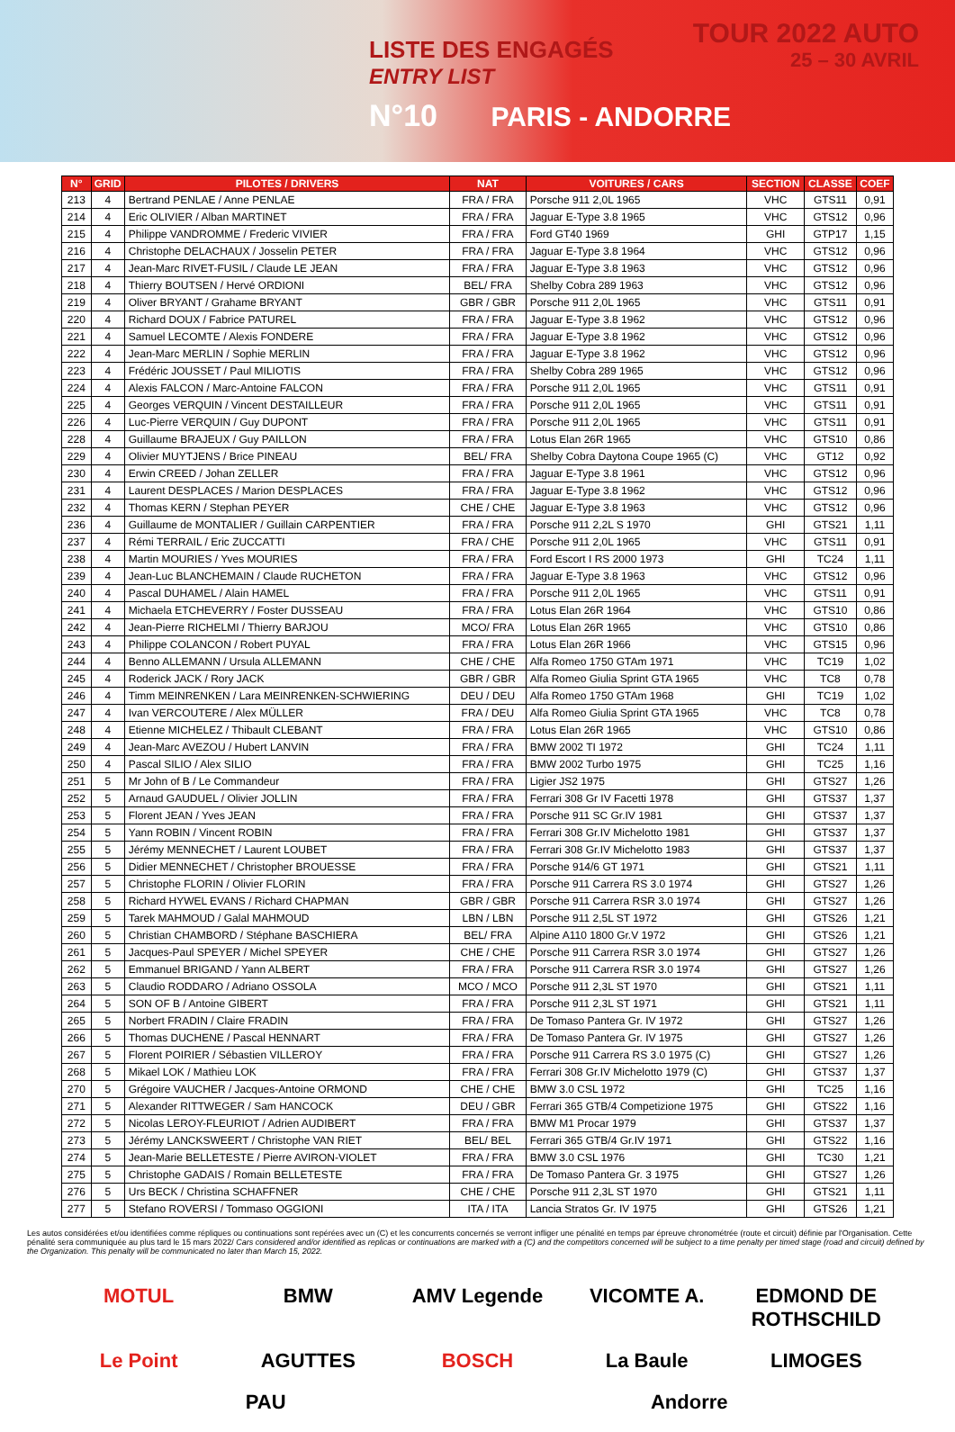LISTE DES ENGAGÉS
ENTRY LIST
N°10 PARIS - ANDORRE
TOUR 2022 AUTO
25 – 30 AVRIL
| N° | GRID | PILOTES / DRIVERS | NAT | VOITURES / CARS | SECTION | CLASSE | COEF |
| --- | --- | --- | --- | --- | --- | --- | --- |
| 213 | 4 | Bertrand PENLAE / Anne PENLAE | FRA / FRA | Porsche 911 2,0L 1965 | VHC | GTS11 | 0,91 |
| 214 | 4 | Eric OLIVIER / Alban MARTINET | FRA / FRA | Jaguar E-Type 3.8 1965 | VHC | GTS12 | 0,96 |
| 215 | 4 | Philippe VANDROMME / Frederic VIVIER | FRA / FRA | Ford GT40 1969 | GHI | GTP17 | 1,15 |
| 216 | 4 | Christophe DELACHAUX / Josselin PETER | FRA / FRA | Jaguar E-Type 3.8 1964 | VHC | GTS12 | 0,96 |
| 217 | 4 | Jean-Marc RIVET-FUSIL / Claude LE JEAN | FRA / FRA | Jaguar E-Type 3.8 1963 | VHC | GTS12 | 0,96 |
| 218 | 4 | Thierry BOUTSEN / Hervé ORDIONI | BEL/ FRA | Shelby Cobra 289 1963 | VHC | GTS12 | 0,96 |
| 219 | 4 | Oliver BRYANT / Grahame BRYANT | GBR / GBR | Porsche 911 2,0L 1965 | VHC | GTS11 | 0,91 |
| 220 | 4 | Richard DOUX / Fabrice PATUREL | FRA / FRA | Jaguar E-Type 3.8 1962 | VHC | GTS12 | 0,96 |
| 221 | 4 | Samuel LECOMTE / Alexis FONDERE | FRA / FRA | Jaguar E-Type 3.8 1962 | VHC | GTS12 | 0,96 |
| 222 | 4 | Jean-Marc MERLIN / Sophie MERLIN | FRA / FRA | Jaguar E-Type 3.8 1962 | VHC | GTS12 | 0,96 |
| 223 | 4 | Frédéric JOUSSET / Paul MILIOTIS | FRA / FRA | Shelby Cobra 289 1965 | VHC | GTS12 | 0,96 |
| 224 | 4 | Alexis FALCON / Marc-Antoine FALCON | FRA / FRA | Porsche 911 2,0L 1965 | VHC | GTS11 | 0,91 |
| 225 | 4 | Georges VERQUIN / Vincent DESTAILLEUR | FRA / FRA | Porsche 911 2,0L 1965 | VHC | GTS11 | 0,91 |
| 226 | 4 | Luc-Pierre VERQUIN / Guy DUPONT | FRA / FRA | Porsche 911 2,0L 1965 | VHC | GTS11 | 0,91 |
| 228 | 4 | Guillaume BRAJEUX / Guy PAILLON | FRA / FRA | Lotus Elan 26R 1965 | VHC | GTS10 | 0,86 |
| 229 | 4 | Olivier MUYTJENS / Brice PINEAU | BEL/ FRA | Shelby Cobra Daytona Coupe 1965 (C) | VHC | GT12 | 0,92 |
| 230 | 4 | Erwin CREED / Johan ZELLER | FRA / FRA | Jaguar E-Type 3.8 1961 | VHC | GTS12 | 0,96 |
| 231 | 4 | Laurent DESPLACES / Marion DESPLACES | FRA / FRA | Jaguar E-Type 3.8 1962 | VHC | GTS12 | 0,96 |
| 232 | 4 | Thomas KERN / Stephan PEYER | CHE / CHE | Jaguar E-Type 3.8 1963 | VHC | GTS12 | 0,96 |
| 236 | 4 | Guillaume de MONTALIER / Guillain CARPENTIER | FRA / FRA | Porsche 911 2,2L S 1970 | GHI | GTS21 | 1,11 |
| 237 | 4 | Rémi TERRAIL / Eric ZUCCATTI | FRA / CHE | Porsche 911 2,0L 1965 | VHC | GTS11 | 0,91 |
| 238 | 4 | Martin MOURIES / Yves MOURIES | FRA / FRA | Ford Escort I RS 2000 1973 | GHI | TC24 | 1,11 |
| 239 | 4 | Jean-Luc BLANCHEMAIN / Claude RUCHETON | FRA / FRA | Jaguar E-Type 3.8 1963 | VHC | GTS12 | 0,96 |
| 240 | 4 | Pascal DUHAMEL / Alain HAMEL | FRA / FRA | Porsche 911 2,0L 1965 | VHC | GTS11 | 0,91 |
| 241 | 4 | Michaela ETCHEVERRY / Foster DUSSEAU | FRA / FRA | Lotus Elan 26R 1964 | VHC | GTS10 | 0,86 |
| 242 | 4 | Jean-Pierre RICHELMI / Thierry BARJOU | MCO/ FRA | Lotus Elan 26R 1965 | VHC | GTS10 | 0,86 |
| 243 | 4 | Philippe COLANCON / Robert PUYAL | FRA / FRA | Lotus Elan 26R 1966 | VHC | GTS15 | 0,96 |
| 244 | 4 | Benno ALLEMANN / Ursula ALLEMANN | CHE / CHE | Alfa Romeo 1750 GTAm 1971 | VHC | TC19 | 1,02 |
| 245 | 4 | Roderick JACK / Rory JACK | GBR / GBR | Alfa Romeo Giulia Sprint GTA 1965 | VHC | TC8 | 0,78 |
| 246 | 4 | Timm MEINRENKEN / Lara MEINRENKEN-SCHWIERING | DEU / DEU | Alfa Romeo 1750 GTAm 1968 | GHI | TC19 | 1,02 |
| 247 | 4 | Ivan VERCOUTERE / Alex MÜLLER | FRA / DEU | Alfa Romeo Giulia Sprint GTA 1965 | VHC | TC8 | 0,78 |
| 248 | 4 | Etienne MICHELEZ / Thibault CLEBANT | FRA / FRA | Lotus Elan 26R 1965 | VHC | GTS10 | 0,86 |
| 249 | 4 | Jean-Marc AVEZOU / Hubert LANVIN | FRA / FRA | BMW 2002 TI 1972 | GHI | TC24 | 1,11 |
| 250 | 4 | Pascal SILIO / Alex SILIO | FRA / FRA | BMW 2002 Turbo 1975 | GHI | TC25 | 1,16 |
| 251 | 5 | Mr John of B / Le Commandeur | FRA / FRA | Ligier JS2 1975 | GHI | GTS27 | 1,26 |
| 252 | 5 | Arnaud GAUDUEL / Olivier JOLLIN | FRA / FRA | Ferrari 308 Gr IV Facetti 1978 | GHI | GTS37 | 1,37 |
| 253 | 5 | Florent JEAN / Yves JEAN | FRA / FRA | Porsche 911 SC Gr.IV 1981 | GHI | GTS37 | 1,37 |
| 254 | 5 | Yann ROBIN / Vincent ROBIN | FRA / FRA | Ferrari 308 Gr.IV Michelotto 1981 | GHI | GTS37 | 1,37 |
| 255 | 5 | Jérémy MENNECHET / Laurent LOUBET | FRA / FRA | Ferrari 308 Gr.IV Michelotto 1983 | GHI | GTS37 | 1,37 |
| 256 | 5 | Didier MENNECHET / Christopher BROUESSE | FRA / FRA | Porsche 914/6 GT 1971 | GHI | GTS21 | 1,11 |
| 257 | 5 | Christophe FLORIN / Olivier FLORIN | FRA / FRA | Porsche 911 Carrera RS 3.0 1974 | GHI | GTS27 | 1,26 |
| 258 | 5 | Richard HYWEL EVANS / Richard CHAPMAN | GBR / GBR | Porsche 911 Carrera RSR 3.0 1974 | GHI | GTS27 | 1,26 |
| 259 | 5 | Tarek MAHMOUD / Galal MAHMOUD | LBN / LBN | Porsche 911 2,5L ST 1972 | GHI | GTS26 | 1,21 |
| 260 | 5 | Christian CHAMBORD / Stéphane BASCHIERA | BEL/ FRA | Alpine A110 1800 Gr.V 1972 | GHI | GTS26 | 1,21 |
| 261 | 5 | Jacques-Paul SPEYER / Michel SPEYER | CHE / CHE | Porsche 911 Carrera RSR 3.0 1974 | GHI | GTS27 | 1,26 |
| 262 | 5 | Emmanuel BRIGAND / Yann ALBERT | FRA / FRA | Porsche 911 Carrera RSR 3.0 1974 | GHI | GTS27 | 1,26 |
| 263 | 5 | Claudio RODDARO / Adriano OSSOLA | MCO / MCO | Porsche 911 2,3L ST 1970 | GHI | GTS21 | 1,11 |
| 264 | 5 | SON OF B / Antoine GIBERT | FRA / FRA | Porsche 911 2,3L ST 1971 | GHI | GTS21 | 1,11 |
| 265 | 5 | Norbert FRADIN / Claire FRADIN | FRA / FRA | De Tomaso Pantera Gr. IV 1972 | GHI | GTS27 | 1,26 |
| 266 | 5 | Thomas DUCHENE / Pascal HENNART | FRA / FRA | De Tomaso Pantera Gr. IV 1975 | GHI | GTS27 | 1,26 |
| 267 | 5 | Florent POIRIER / Sébastien VILLEROY | FRA / FRA | Porsche 911 Carrera RS 3.0 1975 (C) | GHI | GTS27 | 1,26 |
| 268 | 5 | Mikael LOK / Mathieu LOK | FRA / FRA | Ferrari 308 Gr.IV Michelotto 1979 (C) | GHI | GTS37 | 1,37 |
| 270 | 5 | Grégoire VAUCHER / Jacques-Antoine ORMOND | CHE / CHE | BMW 3.0 CSL 1972 | GHI | TC25 | 1,16 |
| 271 | 5 | Alexander RITTWEGER / Sam HANCOCK | DEU / GBR | Ferrari 365 GTB/4 Competizione 1975 | GHI | GTS22 | 1,16 |
| 272 | 5 | Nicolas LEROY-FLEURIOT / Adrien AUDIBERT | FRA / FRA | BMW M1 Procar 1979 | GHI | GTS37 | 1,37 |
| 273 | 5 | Jérémy LANCKSWEERT / Christophe VAN RIET | BEL/ BEL | Ferrari 365 GTB/4 Gr.IV 1971 | GHI | GTS22 | 1,16 |
| 274 | 5 | Jean-Marie BELLETESTE / Pierre AVIRON-VIOLET | FRA / FRA | BMW 3.0 CSL 1976 | GHI | TC30 | 1,21 |
| 275 | 5 | Christophe GADAIS / Romain BELLETESTE | FRA / FRA | De Tomaso Pantera Gr. 3 1975 | GHI | GTS27 | 1,26 |
| 276 | 5 | Urs BECK / Christina SCHAFFNER | CHE / CHE | Porsche 911 2,3L ST 1970 | GHI | GTS21 | 1,11 |
| 277 | 5 | Stefano ROVERSI / Tommaso OGGIONI | ITA / ITA | Lancia Stratos Gr. IV 1975 | GHI | GTS26 | 1,21 |
Les autos considérées et/ou identifiées comme répliques ou continuations sont repérées avec un (C) et les concurrents concernés se verront infliger une pénalité en temps par épreuve chronométrée (route et circuit) définie par l'Organisation. Cette pénalité sera communiquée au plus tard le 15 mars 2022/ Cars considered and/or identified as replicas or continuations are marked with a (C) and the competitors concerned will be subject to a time penalty per timed stage (road and circuit) defined by the Organization. This penalty will be communicated no later than March 15, 2022.
MOTUL BMW AMV Legende VICOMTE A. EDMOND DE ROTHSCHILD Le Point AGUTTES BOSCH La Baule LIMOGES PAU Andorre